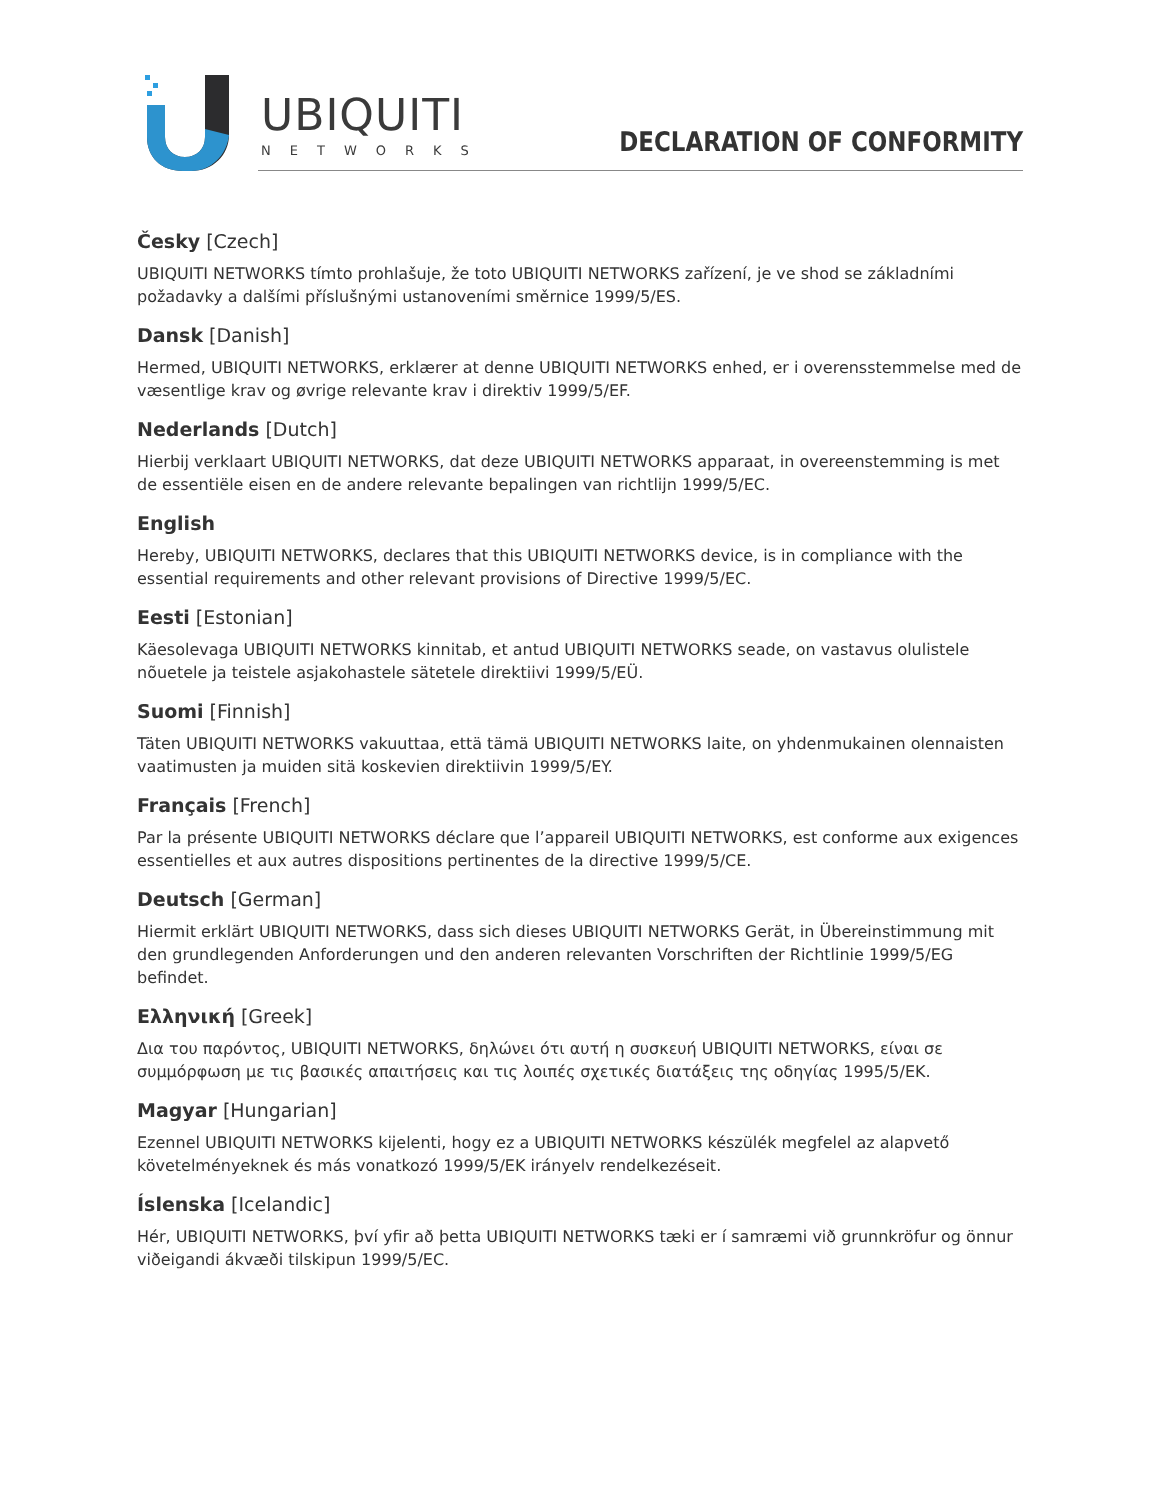UBIQUITI
NETWORKS
DECLARATION OF CONFORMITY
Česky [Czech]
UBIQUITI NETWORKS tímto prohlašuje, že toto UBIQUITI NETWORKS zařízení, je ve shod se základními požadavky a dalšími příslušnými ustanoveními směrnice 1999/5/ES.
Dansk [Danish]
Hermed, UBIQUITI NETWORKS, erklærer at denne UBIQUITI NETWORKS enhed, er i overensstemmelse med de væsentlige krav og øvrige relevante krav i direktiv 1999/5/EF.
Nederlands [Dutch]
Hierbij verklaart UBIQUITI NETWORKS, dat deze UBIQUITI NETWORKS apparaat, in overeenstemming is met de essentiële eisen en de andere relevante bepalingen van richtlijn 1999/5/EC.
English
Hereby, UBIQUITI NETWORKS, declares that this UBIQUITI NETWORKS device, is in compliance with the essential requirements and other relevant provisions of Directive 1999/5/EC.
Eesti [Estonian]
Käesolevaga UBIQUITI NETWORKS kinnitab, et antud UBIQUITI NETWORKS seade, on vastavus olulistele nõuetele ja teistele asjakohastele sätetele direktiivi 1999/5/EÜ.
Suomi [Finnish]
Täten UBIQUITI NETWORKS vakuuttaa, että tämä UBIQUITI NETWORKS laite, on yhdenmukainen olennaisten vaatimusten ja muiden sitä koskevien direktiivin 1999/5/EY.
Français [French]
Par la présente UBIQUITI NETWORKS déclare que l’appareil UBIQUITI NETWORKS, est conforme aux exigences essentielles et aux autres dispositions pertinentes de la directive 1999/5/CE.
Deutsch [German]
Hiermit erklärt UBIQUITI NETWORKS, dass sich dieses UBIQUITI NETWORKS Gerät, in Übereinstimmung mit den grundlegenden Anforderungen und den anderen relevanten Vorschriften der Richtlinie 1999/5/EG befindet.
Ελληνική [Greek]
Δια του παρόντος, UBIQUITI NETWORKS, δηλώνει ότι αυτή η συσκευή UBIQUITI NETWORKS, είναι σε συμμόρφωση με τις βασικές απαιτήσεις και τις λοιπές σχετικές διατάξεις της οδηγίας 1995/5/ΕΚ.
Magyar [Hungarian]
Ezennel UBIQUITI NETWORKS kijelenti, hogy ez a UBIQUITI NETWORKS készülék megfelel az alapvető követelményeknek és más vonatkozó 1999/5/EK irányelv rendelkezéseit.
Íslenska [Icelandic]
Hér, UBIQUITI NETWORKS, því yfir að þetta UBIQUITI NETWORKS tæki er í samræmi við grunnkröfur og önnur viðeigandi ákvæði tilskipun 1999/5/EC.